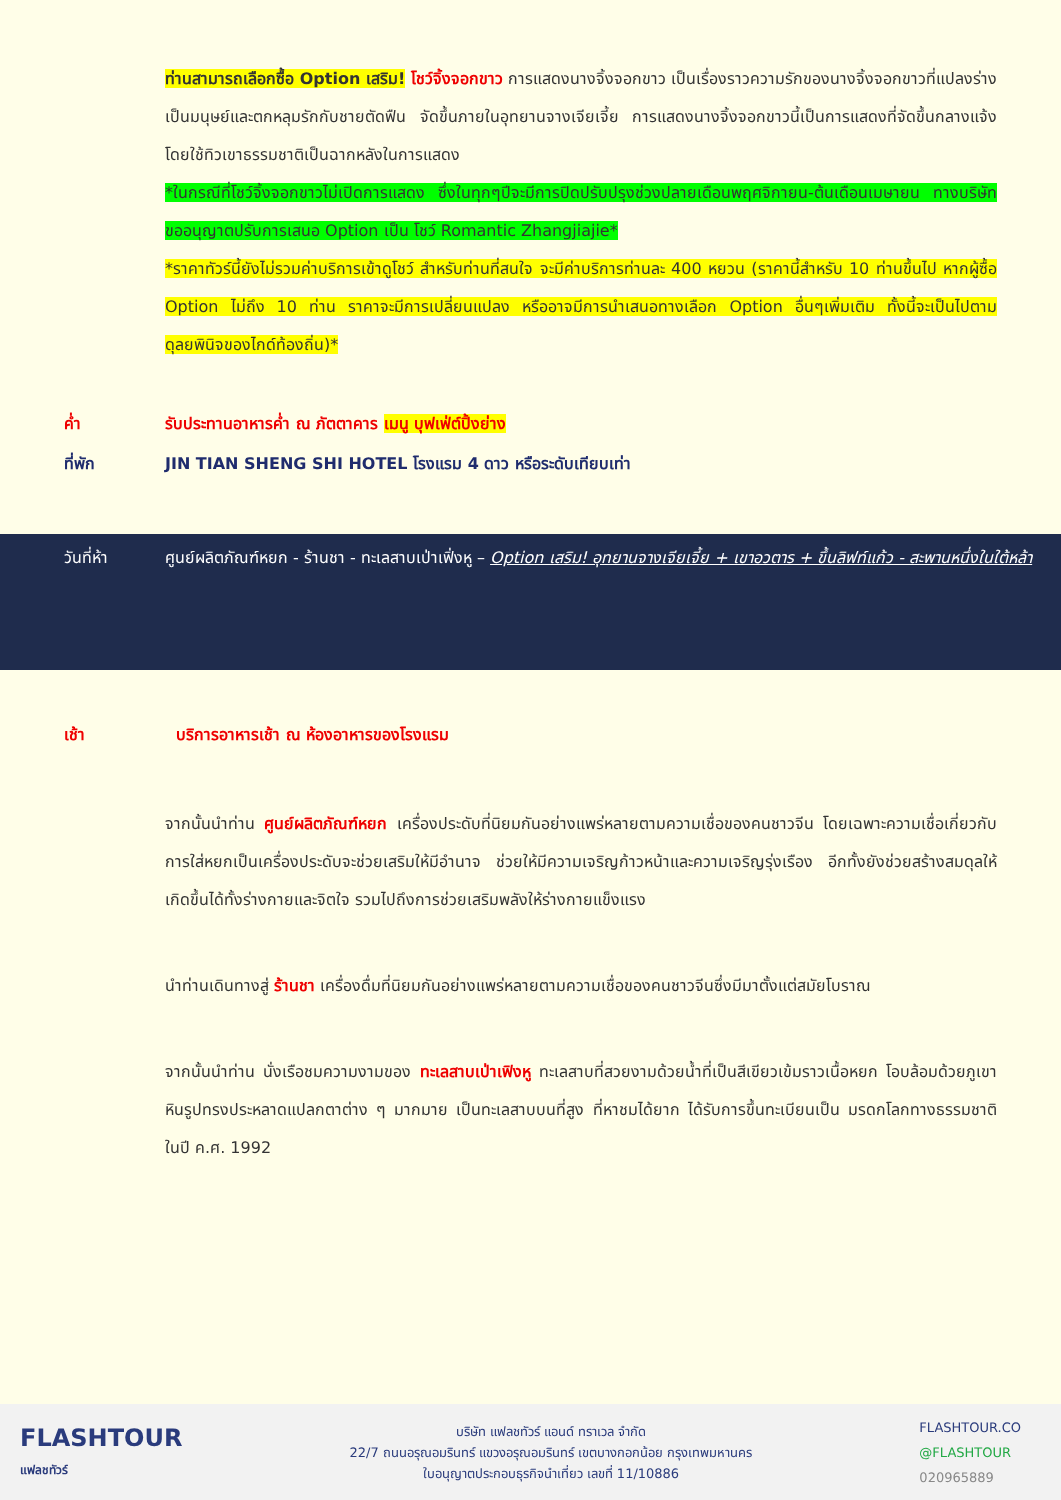ท่านสามารถเลือกซื้อ Option เสริม! โชว์จิ้งจอกขาว การแสดงนางจิ้งจอกขาว เป็นเรื่องราวความรักของนางจิ้งจอกขาวที่แปลงร่างเป็นมนุษย์และตกหลุมรักกับชายตัดฟืน จัดขึ้นภายในอุทยานจางเจียเจี้ย การแสดงนางจิ้งจอกขาวนี้เป็นการแสดงที่จัดขึ้นกลางแจ้งโดยใช้ทิวเขาธรรมชาติเป็นฉากหลังในการแสดง
*ในกรณีที่โชว์จิ้งจอกขาวไม่เปิดการแสดง ซึ่งในทุกๆปีจะมีการปิดปรับปรุงช่วงปลายเดือนพฤศจิกายน-ต้นเดือนเมษายน ทางบริษัทขออนุญาตปรับการเสนอ Option เป็น โชว์ Romantic Zhangjiajie*
*ราคาทัวร์นี้ยังไม่รวมค่าบริการเข้าดูโชว์ สำหรับท่านที่สนใจ จะมีค่าบริการท่านละ 400 หยวน (ราคานี้สำหรับ 10 ท่านขึ้นไป หากผู้ซื้อ Option ไม่ถึง 10 ท่าน ราคาจะมีการเปลี่ยนแปลง หรืออาจมีการนำเสนอทางเลือก Option อื่นๆเพิ่มเติม ทั้งนี้จะเป็นไปตามดุลยพินิจของไกด์ท้องถิ่น)*
ค่ำ รับประทานอาหารค่ำ ณ ภัตตาคาร เมนู บุฟเฟ่ต์ปิ้งย่าง
ที่พัก JIN TIAN SHENG SHI HOTEL โรงแรม 4 ดาว หรือระดับเทียบเท่า
วันที่ห้า ศูนย์ผลิตภัณฑ์หยก - ร้านชา - ทะเลสาบเป่าเฟิ่งหู – Option เสริม! อุทยานจางเจียเจี้ย + เขาอวตาร + ขึ้นลิฟท์แก้ว - สะพานหนึ่งในใต้หล้า
เช้า บริการอาหารเช้า ณ ห้องอาหารของโรงแรม
จากนั้นนำท่าน ศูนย์ผลิตภัณฑ์หยก เครื่องประดับที่นิยมกันอย่างแพร่หลายตามความเชื่อของคนชาวจีน โดยเฉพาะความเชื่อเกี่ยวกับการใส่หยกเป็นเครื่องประดับจะช่วยเสริมให้มีอำนาจ ช่วยให้มีความเจริญก้าวหน้าและความเจริญรุ่งเรือง อีกทั้งยังช่วยสร้างสมดุลให้เกิดขึ้นได้ทั้งร่างกายและจิตใจ รวมไปถึงการช่วยเสริมพลังให้ร่างกายแข็งแรง
นำท่านเดินทางสู่ ร้านชา เครื่องดื่มที่นิยมกันอย่างแพร่หลายตามความเชื่อของคนชาวจีนซึ่งมีมาตั้งแต่สมัยโบราณ
จากนั้นนำท่าน นั่งเรือชมความงามของ ทะเลสาบเป่าเฟิงหู ทะเลสาบที่สวยงามด้วยน้ำที่เป็นสีเขียวเข้มราวเนื้อหยก โอบล้อมด้วยภูเขาหินรูปทรงประหลาดแปลกตาต่าง ๆ มากมาย เป็นทะเลสาบบนที่สูง ที่หาชมได้ยาก ได้รับการขึ้นทะเบียนเป็น มรดกโลกทางธรรมชาติ ในปี ค.ศ. 1992
FLASHTOUR
แฟลชทัวร์
บริษัท แฟลชทัวร์ แอนด์ ทราเวล จำกัด
22/7 ถนนอรุณอมรินทร์ แขวงอรุณอมรินทร์ เขตบางกอกน้อย กรุงเทพมหานคร
ใบอนุญาตประกอบธุรกิจนำเที่ยว เลขที่ 11/10886
FLASHTOUR.CO
@FLASHTOUR
020965889